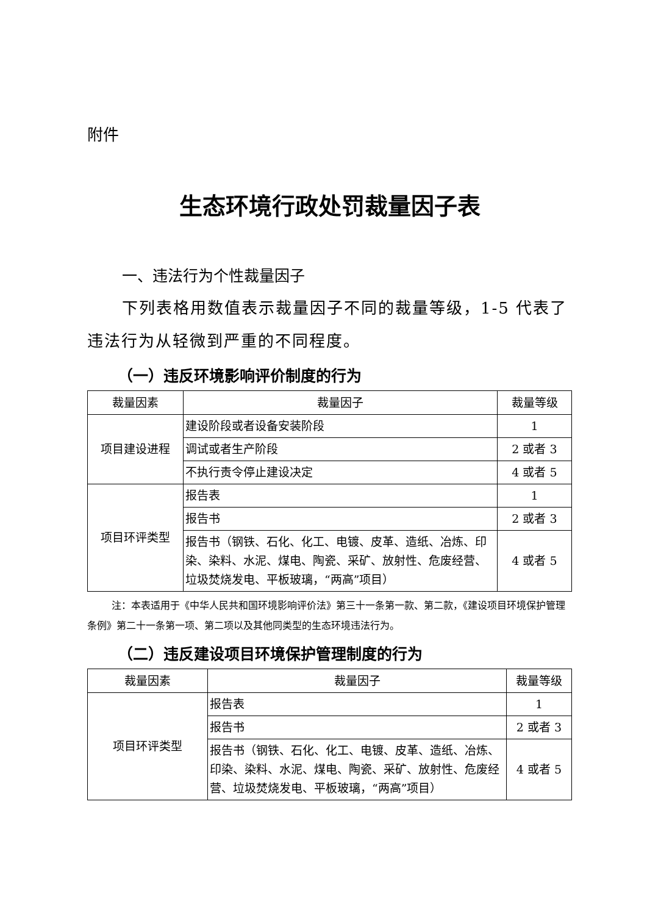附件
生态环境行政处罚裁量因子表
一、违法行为个性裁量因子
下列表格用数值表示裁量因子不同的裁量等级，1-5 代表了违法行为从轻微到严重的不同程度。
（一）违反环境影响评价制度的行为
| 裁量因素 | 裁量因子 | 裁量等级 |
| --- | --- | --- |
| 项目建设进程 | 建设阶段或者设备安装阶段 | 1 |
| | 调试或者生产阶段 | 2 或者 3 |
| | 不执行责令停止建设决定 | 4 或者 5 |
| 项目环评类型 | 报告表 | 1 |
| | 报告书 | 2 或者 3 |
| | 报告书（钢铁、石化、化工、电镀、皮革、造纸、冶炼、印染、染料、水泥、煤电、陶瓷、采矿、放射性、危废经营、垃圾焚烧发电、平板玻璃，“两高”项目） | 4 或者 5 |
注：本表适用于《中华人民共和国环境影响评价法》第三十一条第一款、第二款，《建设项目环境保护管理条例》第二十一条第一项、第二项以及其他同类型的生态环境违法行为。
（二）违反建设项目环境保护管理制度的行为
| 裁量因素 | 裁量因子 | 裁量等级 |
| --- | --- | --- |
| 项目环评类型 | 报告表 | 1 |
| | 报告书 | 2 或者 3 |
| | 报告书（钢铁、石化、化工、电镀、皮革、造纸、冶炼、印染、染料、水泥、煤电、陶瓷、采矿、放射性、危废经营、垃圾焚烧发电、平板玻璃，“两高”项目） | 4 或者 5 |